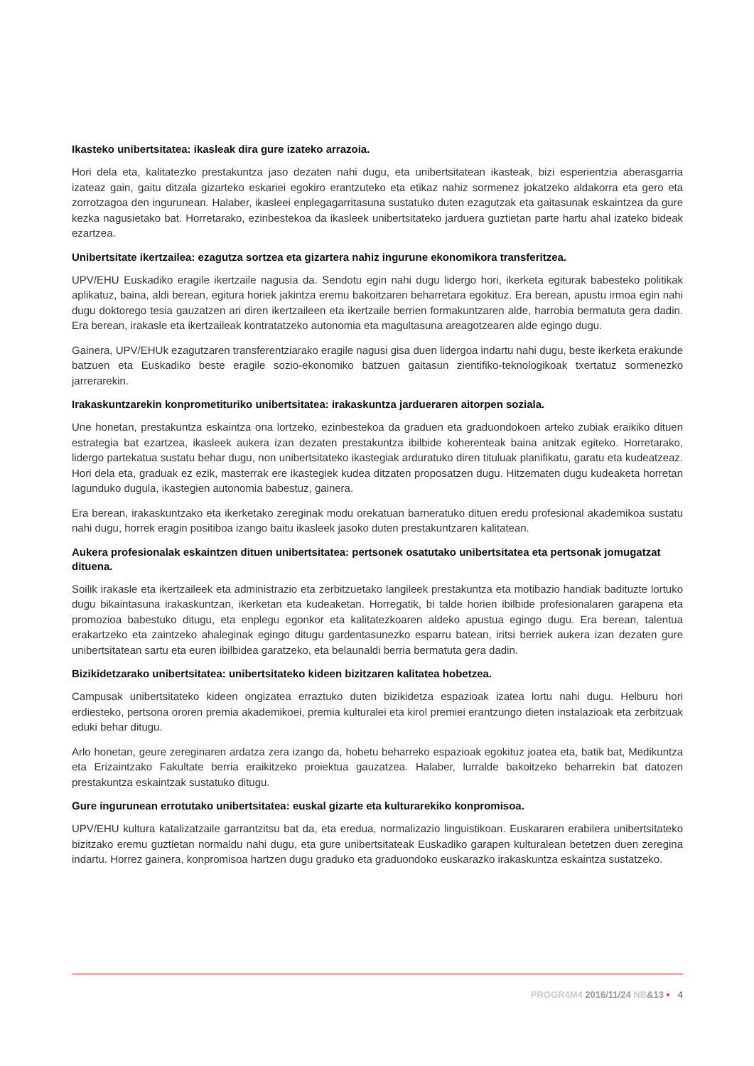Ikasteko unibertsitatea: ikasleak dira gure izateko arrazoia.
Hori dela eta, kalitatezko prestakuntza jaso dezaten nahi dugu, eta unibertsitatean ikasteak, bizi esperientzia aberasgarria izateaz gain, gaitu ditzala gizarteko eskariei egokiro erantzuteko eta etikaz nahiz sormenez jokatzeko aldakorra eta gero eta zorrotzagoa den ingurunean. Halaber, ikasleei enplegagarritasuna sustatuko duten ezagutzak eta gaitasunak eskaintzea da gure kezka nagusietako bat. Horretarako, ezinbestekoa da ikasleek unibertsitateko jarduera guztietan parte hartu ahal izateko bideak ezartzea.
Unibertsitate ikertzailea: ezagutza sortzea eta gizartera nahiz ingurune ekonomikora transferitzea.
UPV/EHU Euskadiko eragile ikertzaile nagusia da. Sendotu egin nahi dugu lidergo hori, ikerketa egiturak babesteko politikak aplikatuz, baina, aldi berean, egitura horiek jakintza eremu bakoitzaren beharretara egokituz. Era berean, apustu irmoa egin nahi dugu doktorego tesia gauzatzen ari diren ikertzaileen eta ikertzaile berrien formakuntzaren alde, harrobia bermatuta gera dadin. Era berean, irakasle eta ikertzaileak kontratatzeko autonomia eta magultasuna areagotzearen alde egingo dugu.
Gainera, UPV/EHUk ezagutzaren transferentziarako eragile nagusi gisa duen lidergoa indartu nahi dugu, beste ikerketa erakunde batzuen eta Euskadiko beste eragile sozio-ekonomiko batzuen gaitasun zientifiko-teknologikoak txertatuz sormenezko jarrerarekin.
Irakaskuntzarekin konprometituriko unibertsitatea: irakaskuntza jardueraren aitorpen soziala.
Une honetan, prestakuntza eskaintza ona lortzeko, ezinbestekoa da graduen eta graduondokoen arteko zubiak eraikiko dituen estrategia bat ezartzea, ikasleek aukera izan dezaten prestakuntza ibilbide koherenteak baina anitzak egiteko. Horretarako, lidergo partekatua sustatu behar dugu, non unibertsitateko ikastegiak arduratuko diren tituluak planifikatu, garatu eta kudeatzeaz. Hori dela eta, graduak ez ezik, masterrak ere ikastegiek kudea ditzaten proposatzen dugu. Hitzematen dugu kudeaketa horretan lagunduko dugula, ikastegien autonomia babestuz, gainera.
Era berean, irakaskuntzako eta ikerketako zereginak modu orekatuan barneratuko dituen eredu profesional akademikoa sustatu nahi dugu, horrek eragin positiboa izango baitu ikasleek jasoko duten prestakuntzaren kalitatean.
Aukera profesionalak eskaintzen dituen unibertsitatea: pertsonek osatutako unibertsitatea eta pertsonak jomugatzat dituena.
Soilik irakasle eta ikertzaileek eta administrazio eta zerbitzuetako langileek prestakuntza eta motibazio handiak badituzte lortuko dugu bikaintasuna irakaskuntzan, ikerketan eta kudeaketan. Horregatik, bi talde horien ibilbide profesionalaren garapena eta promozioa babestuko ditugu, eta enplegu egonkor eta kalitatezkoaren aldeko apustua egingo dugu. Era berean, talentua erakartzeko eta zaintzeko ahaleginak egingo ditugu gardentasunezko esparru batean, iritsi berriek aukera izan dezaten gure unibertsitatean sartu eta euren ibilbidea garatzeko, eta belaunaldi berria bermatuta gera dadin.
Bizikidetzarako unibertsitatea: unibertsitateko kideen bizitzaren kalitatea hobetzea.
Campusak unibertsitateko kideen ongizatea erraztuko duten bizikidetza espazioak izatea lortu nahi dugu. Helburu hori erdiesteko, pertsona ororen premia akademikoei, premia kulturalei eta kirol premiei erantzungo dieten instalazioak eta zerbitzuak eduki behar ditugu.
Arlo honetan, geure zereginaren ardatza zera izango da, hobetu beharreko espazioak egokituz joatea eta, batik bat, Medikuntza eta Erizaintzako Fakultate berria eraikitzeko proiektua gauzatzea. Halaber, lurralde bakoitzeko beharrekin bat datozen prestakuntza eskaintzak sustatuko ditugu.
Gure ingurunean errotutako unibertsitatea: euskal gizarte eta kulturarekiko konpromisoa.
UPV/EHU kultura katalizatzaile garrantzitsu bat da, eta eredua, normalizazio linguistikoan. Euskararen erabilera unibertsitateko bizitzako eremu guztietan normaldu nahi dugu, eta gure unibertsitateak Euskadiko garapen kulturalean betetzen duen zeregina indartu. Horrez gainera, konpromisoa hartzen dugu graduko eta graduondoko euskarazko irakaskuntza eskaintza sustatzeko.
PROGR4M4 2016/11/24 NB&13 • 4